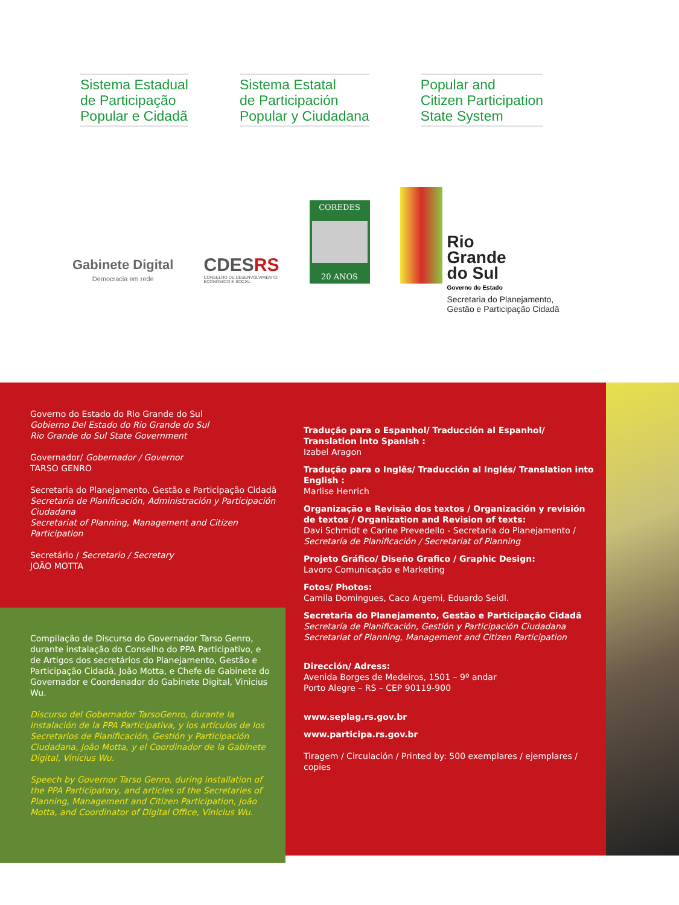Sistema Estadual
de Participação
Popular e Cidadã
Sistema Estatal
de Participación
Popular y Ciudadana
Popular and
Citizen Participation
State System
Gabinete Digital
Democracia em rede
CDESRS
CONSELHO DE DESENVOLVIMENTO
ECONÔMICO E SOCIAL
COREDES
20 ANOS
Rio
Grande
do Sul
Governo do Estado
Secretaria do Planejamento,
Gestão e Participação Cidadã
Governo do Estado do Rio Grande do Sul
Gobierno Del Estado do Rio Grande do Sul
Rio Grande do Sul State Government
Governador/ Gobernador / Governor
TARSO GENRO
Secretaria do Planejamento, Gestão e Participação Cidadã
Secretaría de Planificación, Administración y Participación Ciudadana
Secretariat of Planning, Management and Citizen Participation
Secretário / Secretario / Secretary
JOÃO MOTTA
Compilação de Discurso do Governador Tarso Genro, durante instalação do Conselho do PPA Participativo, e de Artigos dos secretários do Planejamento, Gestão e Participação Cidadã, João Motta, e Chefe de Gabinete do Governador e Coordenador do Gabinete Digital, Vinicius Wu.
Discurso del Gobernador TarsoGenro, durante la instalación de la PPA Participativa, y los artículos de los Secretarios de Planificación, Gestión y Participación Ciudadana, João Motta, y el Coordinador de la Gabinete Digital, Vinicius Wu.
Speech by Governor Tarso Genro, during installation of the PPA Participatory, and articles of the Secretaries of Planning, Management and Citizen Participation, João Motta, and Coordinator of Digital Office, Vinicius Wu.
Tradução para o Espanhol/ Traducción al Espanhol/ Translation into Spanish :
Izabel Aragon
Tradução para o Inglês/ Traducción al Inglés/ Translation into English :
Marlise Henrich
Organização e Revisão dos textos / Organización y revisión de textos / Organization and Revision of texts:
Davi Schmidt e Carine Prevedello - Secretaria do Planejamento / Secretaría de Planificación / Secretariat of Planning
Projeto Gráfico/ Diseño Grafico / Graphic Design:
Lavoro Comunicação e Marketing
Fotos/ Photos:
Camila Domingues, Caco Argemi, Eduardo Seidl.
Secretaria do Planejamento, Gestão e Participação Cidadã
Secretaría de Planificación, Gestión y Participación Ciudadana
Secretariat of Planning, Management and Citizen Participation
Dirección/ Adress:
Avenida Borges de Medeiros, 1501 – 9º andar
Porto Alegre – RS – CEP 90119-900
www.seplag.rs.gov.br
www.participa.rs.gov.br
Tiragem / Circulación / Printed by: 500 exemplares / ejemplares / copies